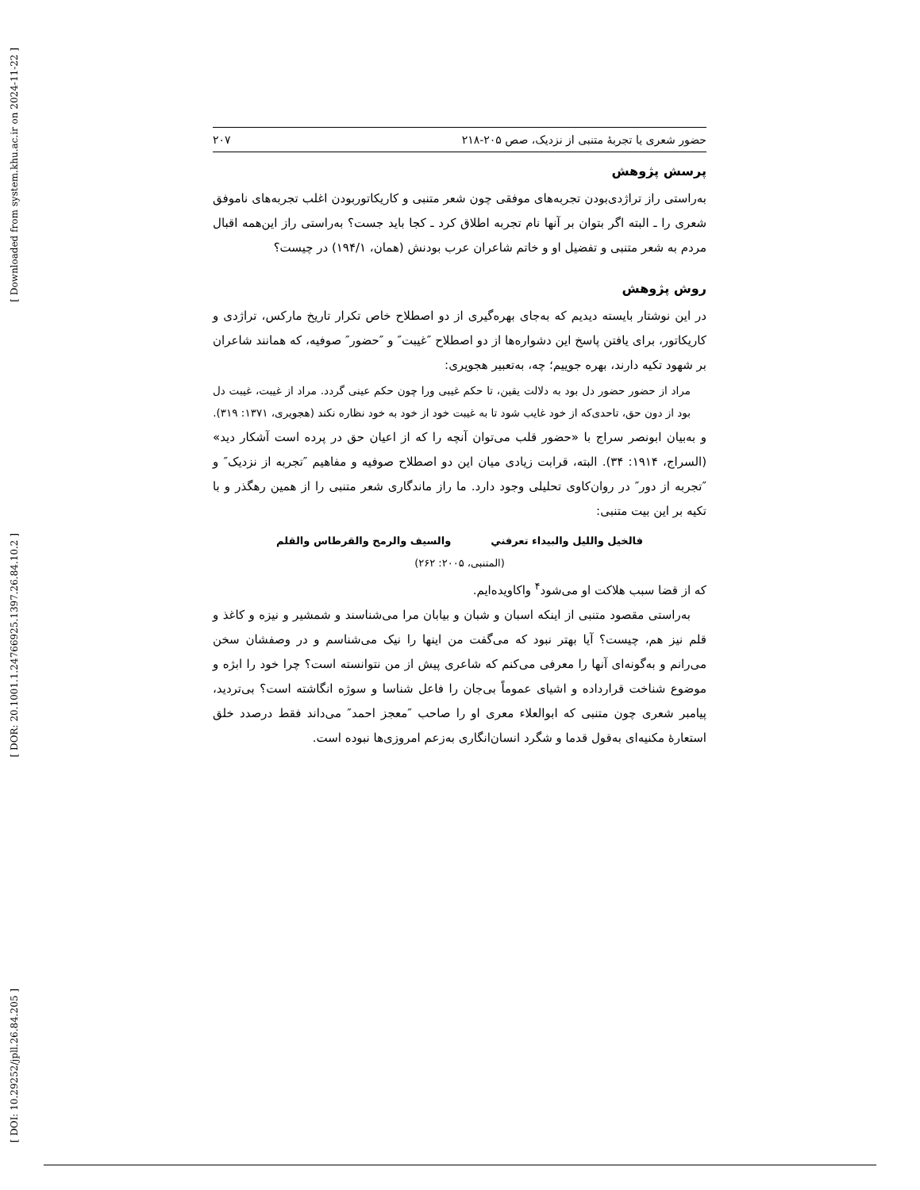[ Downloaded from system.khu.ac.ir on 2024-11-22 ]
[ DOR: 20.1001.1.24766925.1397.26.84.10.2 ]
[ DOI: 10.29252/jpll.26.84.205 ]
حضور شعری یا تجربهٔ متنبی از نزدیک، صص ۲۰۵-۲۱۸ ۲۰۷
پرسش پژوهش
به‌راستی راز تراژدی‌بودن تجربه‌های موفقی چون شعر متنبی و کاریکاتوربودن اغلب تجربه‌های ناموفق شعری را ـ البته اگر بتوان بر آنها نام تجربه اطلاق کرد ـ کجا باید جست؟ به‌راستی راز این‌همه اقبال مردم به شعر متنبی و تفضیل او و خاتم شاعران عرب بودنش (همان، ۱۹۴/۱) در چیست؟
روش پژوهش
در این نوشتار بایسته دیدیم که به‌جای بهره‌گیری از دو اصطلاح خاص تکرار تاریخ مارکس، تراژدی و کاریکاتور، برای یافتن پاسخ این دشواره‌ها از دو اصطلاح ″غیبت″ و ″حضور″ صوفیه، که همانند شاعران بر شهود تکیه دارند، بهره جوییم؛ چه، به‌تعبیر هجویری:
مراد از حضور حضور دل بود به دلالت یقین، تا حکم غیبی ورا چون حکم عینی گردد. مراد از غیبت، غیبت دل بود از دون حق، تاحدی‌که از خود غایب شود تا به غیبت خود از خود به خود نظاره نکند (هجویری، ۱۳۷۱: ۳۱۹).
و به‌بیان ابونصر سراج با «حضور قلب می‌توان آنچه را که از اعیان حق در پرده است آشکار دید» (السراج، ۱۹۱۴: ۳۴). البته، قرابت زیادی میان این دو اصطلاح صوفیه و مفاهیم ″تجربه از نزدیک″ و ″تجربه از دور″ در روان‌کاوی تحلیلی وجود دارد. ما راز ماندگاری شعر متنبی را از همین رهگذر و با تکیه بر این بیت متنبی:
فالخيل والليل والبيداء تعرفني والسيف والرمح والقرطاس والقلم
(المتنبی، ۲۰۰۵: ۲۶۲)
که از قضا سبب هلاکت او می‌شود<sup>۴</sup> واکاویده‌ایم.
به‌راستی مقصود متنبی از اینکه اسبان و شبان و بیابان مرا می‌شناسند و شمشیر و نیزه و کاغذ و قلم نیز هم، چیست؟ آیا بهتر نبود که می‌گفت من اینها را نیک می‌شناسم و در وصفشان سخن می‌رانم و به‌گونه‌ای آنها را معرفی می‌کنم که شاعری پیش از من نتوانسته است؟ چرا خود را ابژه و موضوع شناخت قرارداده و اشیای عموماً بی‌جان را فاعل شناسا و سوژه انگاشته است؟ بی‌تردید، پیامبر شعری چون متنبی که ابوالعلاء معری او را صاحب ″معجز احمد″ می‌داند فقط درصدد خلق استعارهٔ مکنیه‌ای به‌قول قدما و شگرد انسان‌انگاری به‌زعم امروزی‌ها نبوده است.